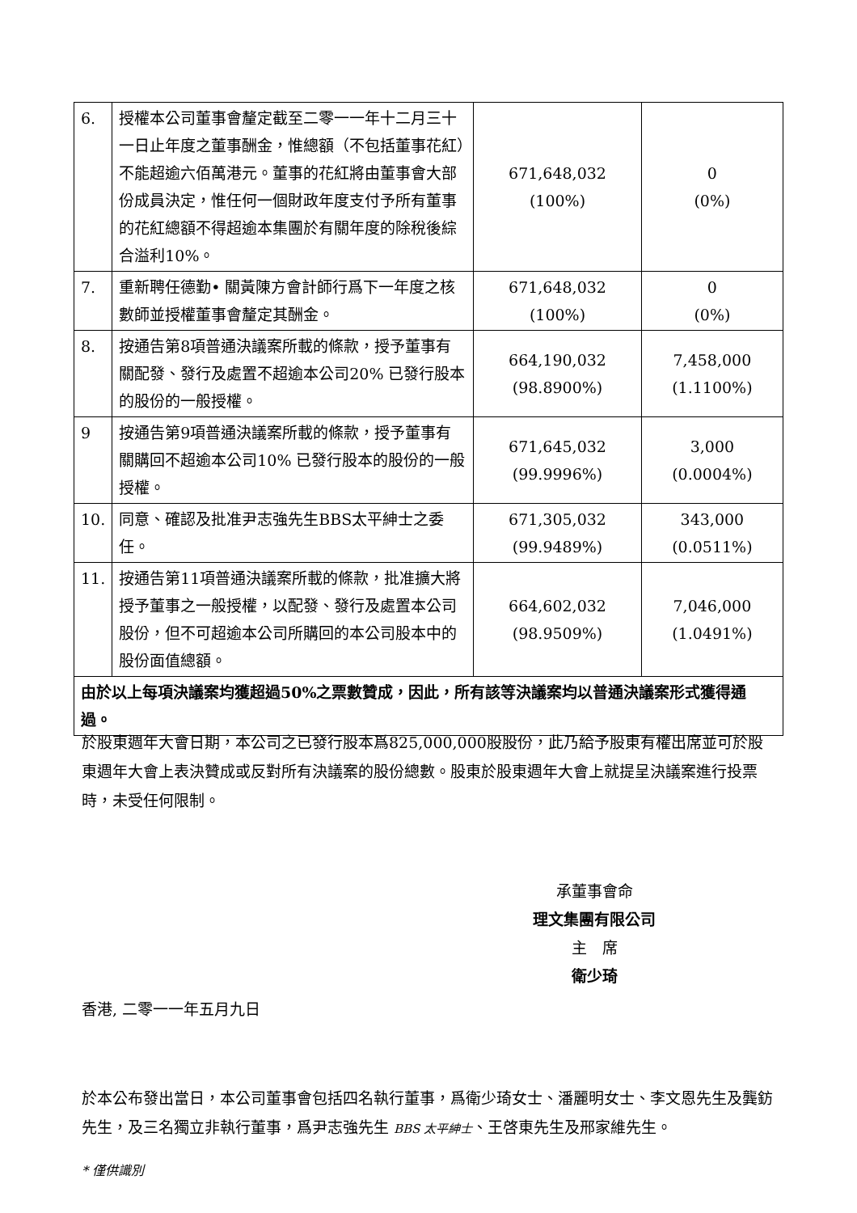| 6. | 授權本公司董事會釐定截至二零一一年十二月三十一日止年度之董事酬金，惟總額（不包括董事花紅）不能超逾六佰萬港元。董事的花紅將由董事會大部份成員決定，惟任何一個財政年度支付予所有董事的花紅總額不得超逾本集團於有關年度的除稅後綜合溢利10%。 | 671,648,032 (100%) | 0 (0%) |
| 7. | 重新聘任德勤• 關黃陳方會計師行爲下一年度之核數師並授權董事會釐定其酬金。 | 671,648,032 (100%) | 0 (0%) |
| 8. | 按通告第8項普通決議案所載的條款，授予董事有關配發、發行及處置不超逾本公司20% 已發行股本的股份的一般授權。 | 664,190,032 (98.8900%) | 7,458,000 (1.1100%) |
| 9 | 按通告第9項普通決議案所載的條款，授予董事有關購回不超逾本公司10% 已發行股本的股份的一般授權。 | 671,645,032 (99.9996%) | 3,000 (0.0004%) |
| 10. | 同意、確認及批准尹志強先生BBS太平紳士之委任。 | 671,305,032 (99.9489%) | 343,000 (0.0511%) |
| 11. | 按通告第11項普通決議案所載的條款，批准擴大將授予董事之一般授權，以配發、發行及處置本公司股份，但不可超逾本公司所購回的本公司股本中的股份面值總額。 | 664,602,032 (98.9509%) | 7,046,000 (1.0491%) |
| 由於以上每項決議案均獲超過50%之票數贊成，因此，所有該等決議案均以普通決議案形式獲得通過。 | | | |
於股東週年大會日期，本公司之已發行股本爲825,000,000股股份，此乃給予股東有權出席並可於股東週年大會上表決贊成或反對所有決議案的股份總數。股東於股東週年大會上就提呈決議案進行投票時，未受任何限制。
承董事會命
理文集團有限公司
主　席
衛少琦
香港, 二零一一年五月九日
於本公布發出當日，本公司董事會包括四名執行董事，爲衛少琦女士、潘麗明女士、李文恩先生及龔鈁先生，及三名獨立非執行董事，爲尹志強先生 BBS 太平紳士、王啓東先生及邢家維先生。
* 僅供識別